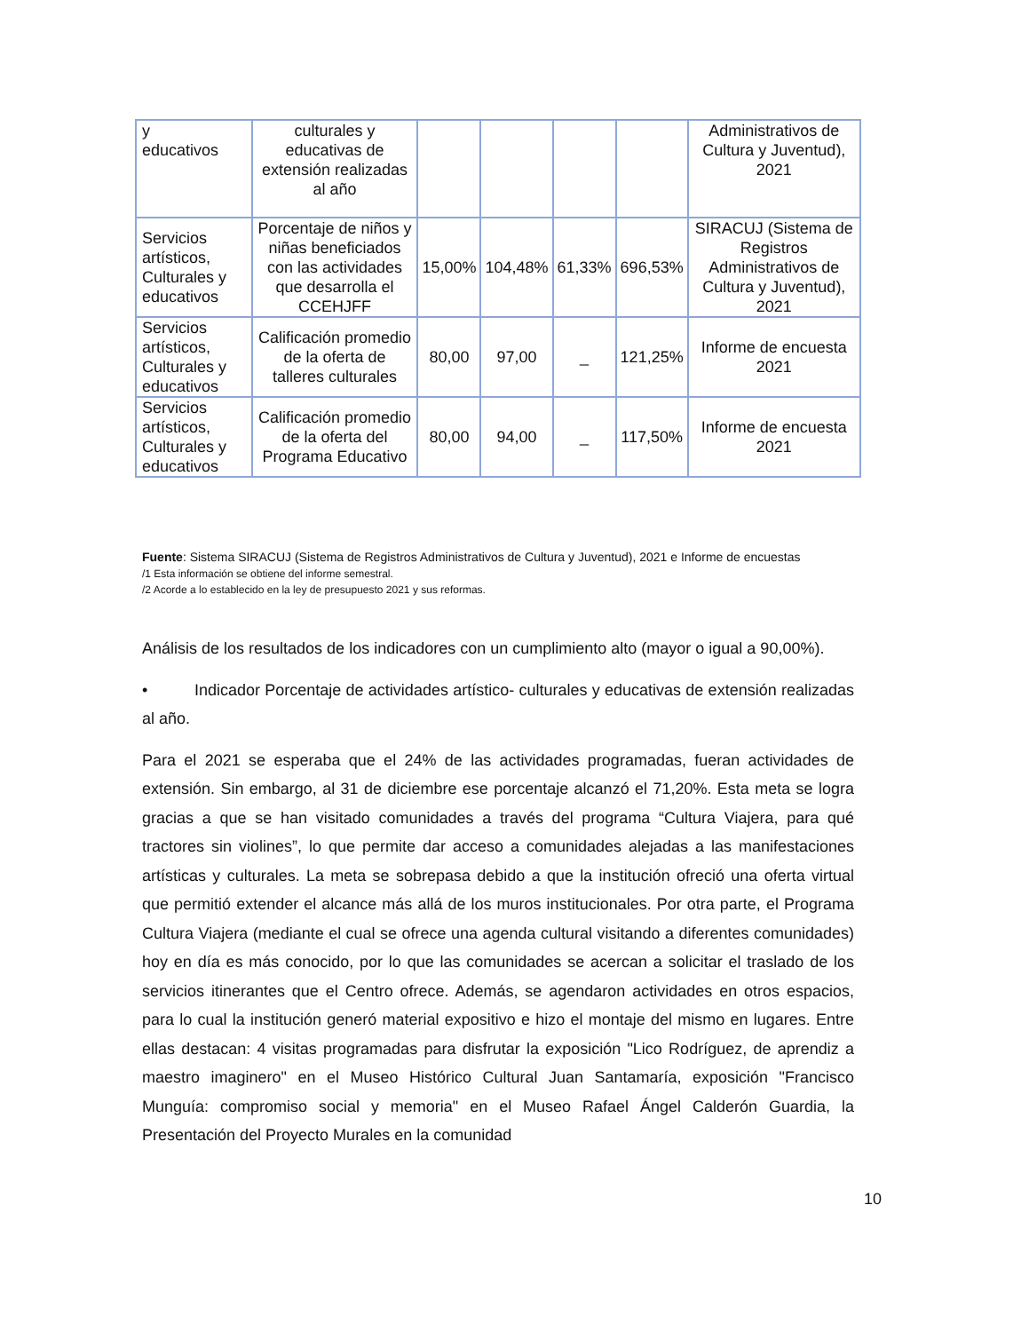| y educativos | culturales y educativas de extensión realizadas al año | | | | | Administrativos de Cultura y Juventud), 2021 |
| Servicios artísticos, Culturales y educativos | Porcentaje de niños y niñas beneficiados con las actividades que desarrolla el CCEHJFF | 15,00% | 104,48% | 61,33% | 696,53% | SIRACUJ (Sistema de Registros Administrativos de Cultura y Juventud), 2021 |
| Servicios artísticos, Culturales y educativos | Calificación promedio de la oferta de talleres culturales | 80,00 | 97,00 | _ | 121,25% | Informe de encuesta 2021 |
| Servicios artísticos, Culturales y educativos | Calificación promedio de la oferta del Programa Educativo | 80,00 | 94,00 | _ | 117,50% | Informe de encuesta 2021 |
Fuente: Sistema SIRACUJ (Sistema de Registros Administrativos de Cultura y Juventud), 2021 e Informe de encuestas
/1 Esta información se obtiene del informe semestral.
/2 Acorde a lo establecido en la ley de presupuesto 2021 y sus reformas.
Análisis de los resultados de los indicadores con un cumplimiento alto (mayor o igual a 90,00%).
• Indicador Porcentaje de actividades artístico- culturales y educativas de extensión realizadas al año.
Para el 2021 se esperaba que el 24% de las actividades programadas, fueran actividades de extensión. Sin embargo, al 31 de diciembre ese porcentaje alcanzó el 71,20%. Esta meta se logra gracias a que se han visitado comunidades a través del programa “Cultura Viajera, para qué tractores sin violines”, lo que permite dar acceso a comunidades alejadas a las manifestaciones artísticas y culturales. La meta se sobrepasa debido a que la institución ofreció una oferta virtual que permitió extender el alcance más allá de los muros institucionales. Por otra parte, el Programa Cultura Viajera (mediante el cual se ofrece una agenda cultural visitando a diferentes comunidades) hoy en día es más conocido, por lo que las comunidades se acercan a solicitar el traslado de los servicios itinerantes que el Centro ofrece. Además, se agendaron actividades en otros espacios, para lo cual la institución generó material expositivo e hizo el montaje del mismo en lugares. Entre ellas destacan: 4 visitas programadas para disfrutar la exposición "Lico Rodríguez, de aprendiz a maestro imaginero" en el Museo Histórico Cultural Juan Santamaría, exposición "Francisco Munguía: compromiso social y memoria" en el Museo Rafael Ángel Calderón Guardia, la Presentación del Proyecto Murales en la comunidad
10